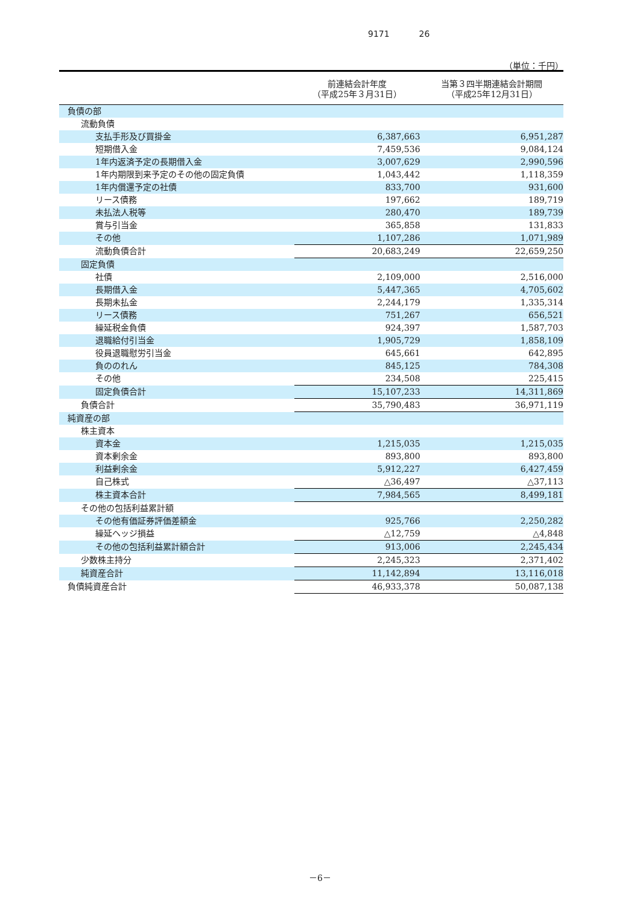9171 26
（単位：千円）
| | 前連結会計年度 （平成25年３月31日） | 当第３四半期連結会計期間 （平成25年12月31日） |
| --- | --- | --- |
| 負債の部 | | |
| 流動負債 | | |
| 支払手形及び買掛金 | 6,387,663 | 6,951,287 |
| 短期借入金 | 7,459,536 | 9,084,124 |
| 1年内返済予定の長期借入金 | 3,007,629 | 2,990,596 |
| 1年内期限到来予定のその他の固定負債 | 1,043,442 | 1,118,359 |
| 1年内償還予定の社債 | 833,700 | 931,600 |
| リース債務 | 197,662 | 189,719 |
| 未払法人税等 | 280,470 | 189,739 |
| 賞与引当金 | 365,858 | 131,833 |
| その他 | 1,107,286 | 1,071,989 |
| 流動負債合計 | 20,683,249 | 22,659,250 |
| 固定負債 | | |
| 社債 | 2,109,000 | 2,516,000 |
| 長期借入金 | 5,447,365 | 4,705,602 |
| 長期未払金 | 2,244,179 | 1,335,314 |
| リース債務 | 751,267 | 656,521 |
| 繰延税金負債 | 924,397 | 1,587,703 |
| 退職給付引当金 | 1,905,729 | 1,858,109 |
| 役員退職慰労引当金 | 645,661 | 642,895 |
| 負ののれん | 845,125 | 784,308 |
| その他 | 234,508 | 225,415 |
| 固定負債合計 | 15,107,233 | 14,311,869 |
| 負債合計 | 35,790,483 | 36,971,119 |
| 純資産の部 | | |
| 株主資本 | | |
| 資本金 | 1,215,035 | 1,215,035 |
| 資本剰余金 | 893,800 | 893,800 |
| 利益剰余金 | 5,912,227 | 6,427,459 |
| 自己株式 | △36,497 | △37,113 |
| 株主資本合計 | 7,984,565 | 8,499,181 |
| その他の包括利益累計額 | | |
| その他有価証券評価差額金 | 925,766 | 2,250,282 |
| 繰延ヘッジ損益 | △12,759 | △4,848 |
| その他の包括利益累計額合計 | 913,006 | 2,245,434 |
| 少数株主持分 | 2,245,323 | 2,371,402 |
| 純資産合計 | 11,142,894 | 13,116,018 |
| 負債純資産合計 | 46,933,378 | 50,087,138 |
－6－